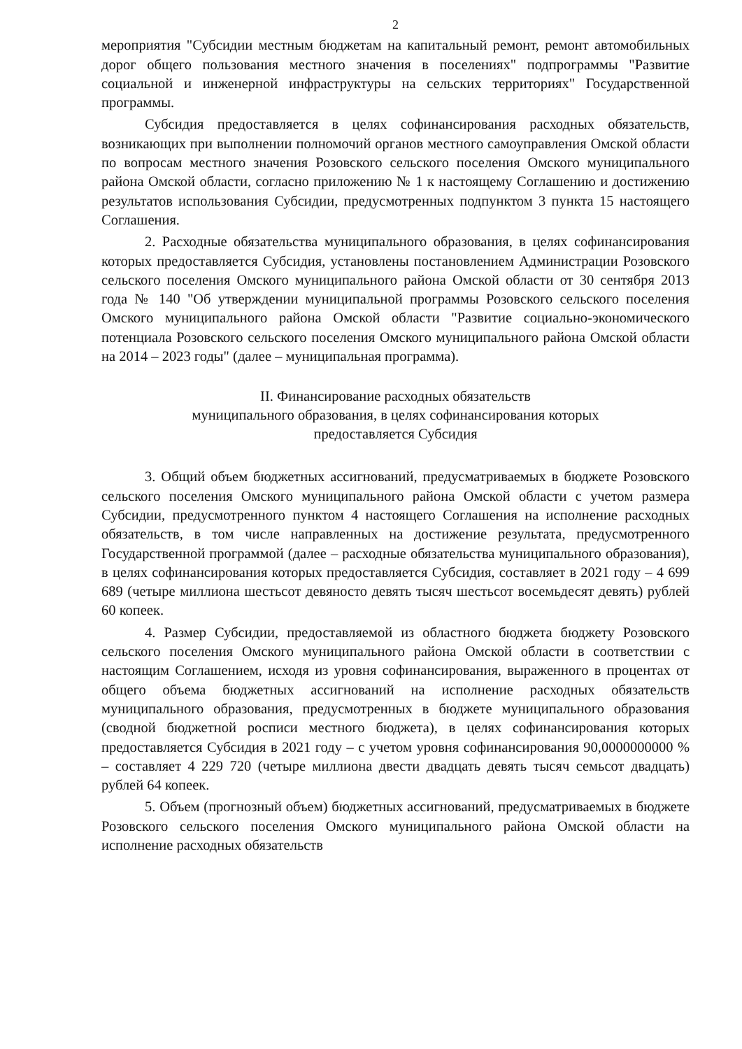2
мероприятия "Субсидии местным бюджетам на капитальный ремонт, ремонт автомобильных дорог общего пользования местного значения в поселениях" подпрограммы "Развитие социальной и инженерной инфраструктуры на сельских территориях" Государственной программы.
Субсидия предоставляется в целях софинансирования расходных обязательств, возникающих при выполнении полномочий органов местного самоуправления Омской области по вопросам местного значения Розовского сельского поселения Омского муниципального района Омской области, согласно приложению № 1 к настоящему Соглашению и достижению результатов использования Субсидии, предусмотренных подпунктом 3 пункта 15 настоящего Соглашения.
2. Расходные обязательства муниципального образования, в целях софинансирования которых предоставляется Субсидия, установлены постановлением Администрации Розовского сельского поселения Омского муниципального района Омской области от 30 сентября 2013 года № 140 "Об утверждении муниципальной программы Розовского сельского поселения Омского муниципального района Омской области "Развитие социально-экономического потенциала Розовского сельского поселения Омского муниципального района Омской области на 2014 – 2023 годы" (далее – муниципальная программа).
II. Финансирование расходных обязательств
муниципального образования, в целях софинансирования которых
предоставляется Субсидия
3. Общий объем бюджетных ассигнований, предусматриваемых в бюджете Розовского сельского поселения Омского муниципального района Омской области с учетом размера Субсидии, предусмотренного пунктом 4 настоящего Соглашения на исполнение расходных обязательств, в том числе направленных на достижение результата, предусмотренного Государственной программой (далее – расходные обязательства муниципального образования), в целях софинансирования которых предоставляется Субсидия, составляет в 2021 году – 4 699 689 (четыре миллиона шестьсот девяносто девять тысяч шестьсот восемьдесят девять) рублей 60 копеек.
4. Размер Субсидии, предоставляемой из областного бюджета бюджету Розовского сельского поселения Омского муниципального района Омской области в соответствии с настоящим Соглашением, исходя из уровня софинансирования, выраженного в процентах от общего объема бюджетных ассигнований на исполнение расходных обязательств муниципального образования, предусмотренных в бюджете муниципального образования (сводной бюджетной росписи местного бюджета), в целях софинансирования которых предоставляется Субсидия в 2021 году – с учетом уровня софинансирования 90,0000000000 % – составляет 4 229 720 (четыре миллиона двести двадцать девять тысяч семьсот двадцать) рублей 64 копеек.
5. Объем (прогнозный объем) бюджетных ассигнований, предусматриваемых в бюджете Розовского сельского поселения Омского муниципального района Омской области на исполнение расходных обязательств